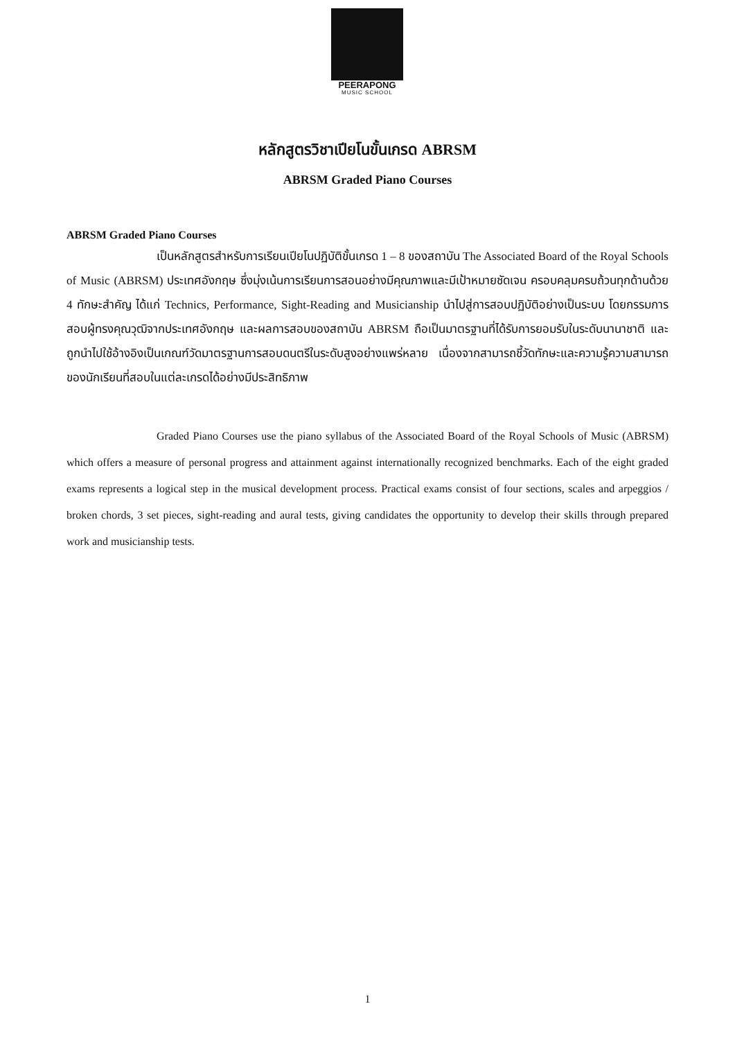PEERAPONG
MUSIC SCHOOL
หลักสูตรวิชาเปียโนขั้นเกรด ABRSM
ABRSM Graded Piano Courses
ABRSM Graded Piano Courses
เป็นหลักสูตรสำหรับการเรียนเปียโนปฏิบัติขั้นเกรด 1 – 8 ของสถาบัน The Associated Board of the Royal Schools of Music (ABRSM) ประเทศอังกฤษ ซึ่งมุ่งเน้นการเรียนการสอนอย่างมีคุณภาพและมีเป้าหมายชัดเจน ครอบคลุมครบถ้วนทุกด้านด้วย 4 ทักษะสำคัญ ได้แก่ Technics, Performance, Sight-Reading and Musicianship นำไปสู่การสอบปฏิบัติอย่างเป็นระบบ โดยกรรมการสอบผู้ทรงคุณวุฒิจากประเทศอังกฤษ และผลการสอบของสถาบัน ABRSM ถือเป็นมาตรฐานที่ได้รับการยอมรับในระดับนานาชาติ และถูกนำไปใช้อ้างอิงเป็นเกณฑ์วัดมาตรฐานการสอบดนตรีในระดับสูงอย่างแพร่หลาย เนื่องจากสามารถชี้วัดทักษะและความรู้ความสามารถของนักเรียนที่สอบในแต่ละเกรดได้อย่างมีประสิทธิภาพ
Graded Piano Courses use the piano syllabus of the Associated Board of the Royal Schools of Music (ABRSM) which offers a measure of personal progress and attainment against internationally recognized benchmarks. Each of the eight graded exams represents a logical step in the musical development process. Practical exams consist of four sections, scales and arpeggios / broken chords, 3 set pieces, sight-reading and aural tests, giving candidates the opportunity to develop their skills through prepared work and musicianship tests.
1